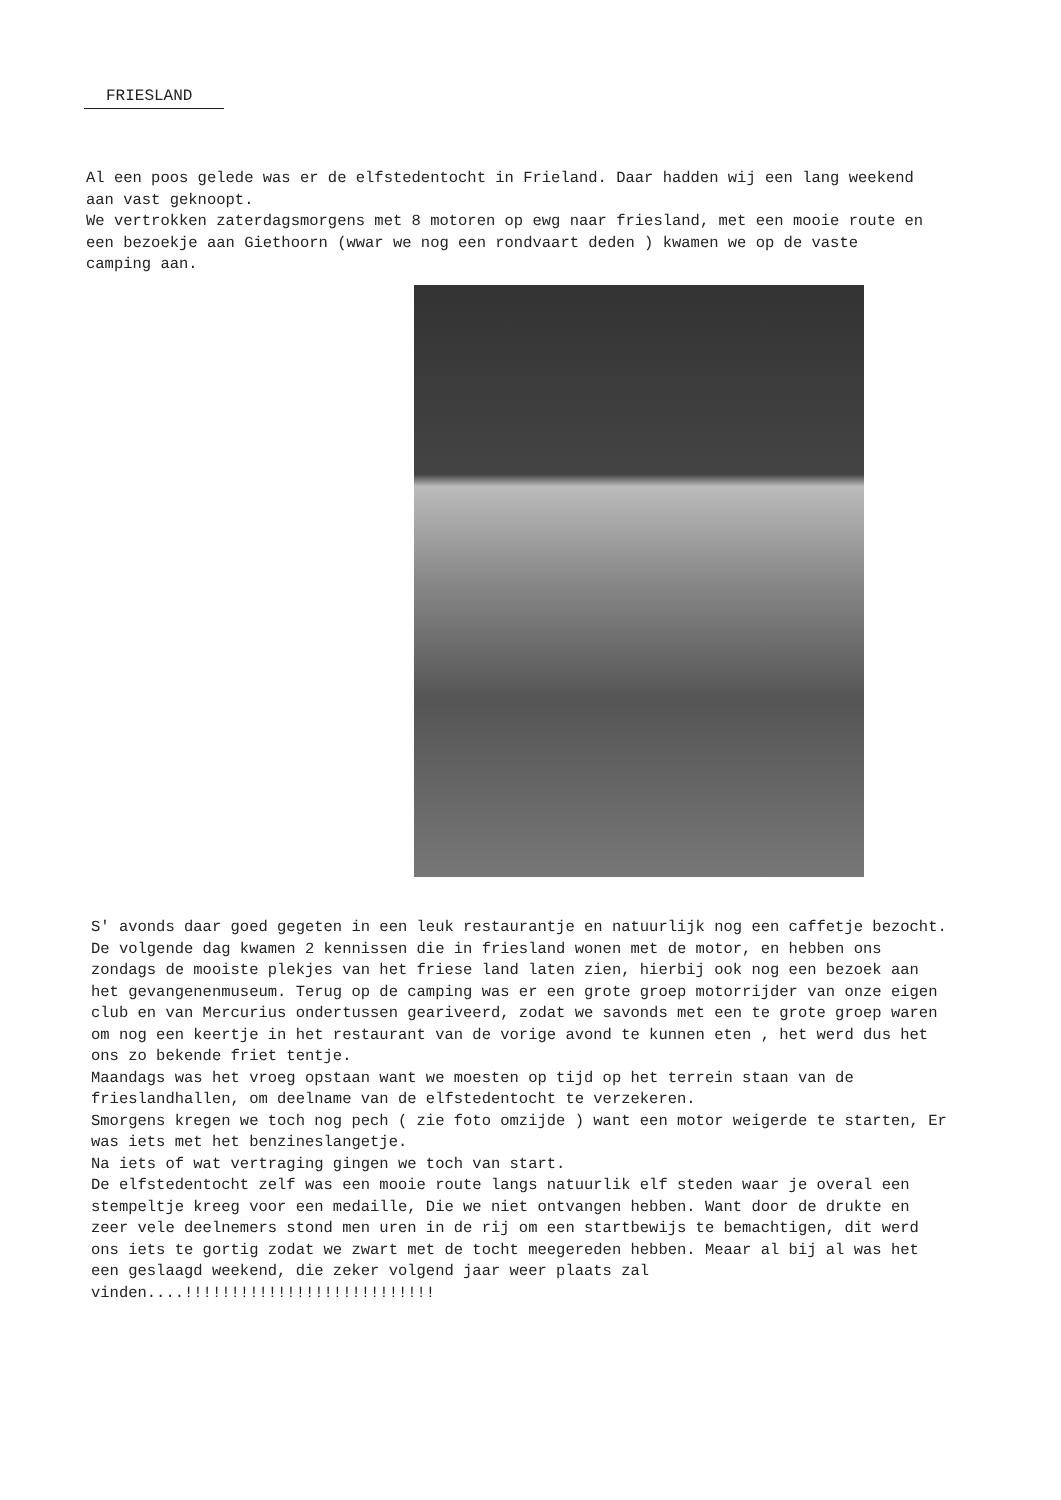FRIESLAND
Al een poos gelede was er de elfstedentocht in Frieland. Daar hadden wij een lang weekend aan vast geknoopt.
We vertrokken zaterdagsmorgens met 8 motoren op ewg naar friesland, met een mooie route en een bezoekje aan Giethoorn (wwar we nog een rondvaart deden ) kwamen we op de vaste camping aan.
S' avonds daar goed gegeten in een leuk restaurantje en natuurlijk nog een caffetje bezocht. De volgende dag kwamen 2 kennissen die in friesland wonen met de motor, en hebben ons zondags de mooiste plekjes van het friese land laten zien, hierbij ook nog een bezoek aan het gevangenenmuseum. Terug op de camping was er een grote groep motorrijder van onze eigen club en van Mercurius ondertussen geariveerd, zodat we savonds met een te grote groep waren om nog een keertje in het restaurant van de vorige avond te kunnen eten , het werd dus het ons zo bekende friet tentje.
Maandags was het vroeg opstaan want we moesten op tijd op het terrein staan van de frieslandhallen, om deelname van de elfstedentocht te verzekeren.
Smorgens kregen we toch nog pech ( zie foto omzijde ) want een motor weigerde te starten, Er was iets met het benzineslangetje.
Na iets of wat vertraging gingen we toch van start.
De elfstedentocht zelf was een mooie route langs natuurlik elf steden waar je overal een stempeltje kreeg voor een medaille, Die we niet ontvangen hebben. Want door de drukte en zeer vele deelnemers stond men uren in de rij om een startbewijs te bemachtigen, dit werd ons iets te gortig zodat we zwart met de tocht meegereden hebben. Meaar al bij al was het een geslaagd weekend, die zeker volgend jaar weer plaats zal vinden....!!!!!!!!!!!!!!!!!!!!!!!!!!!